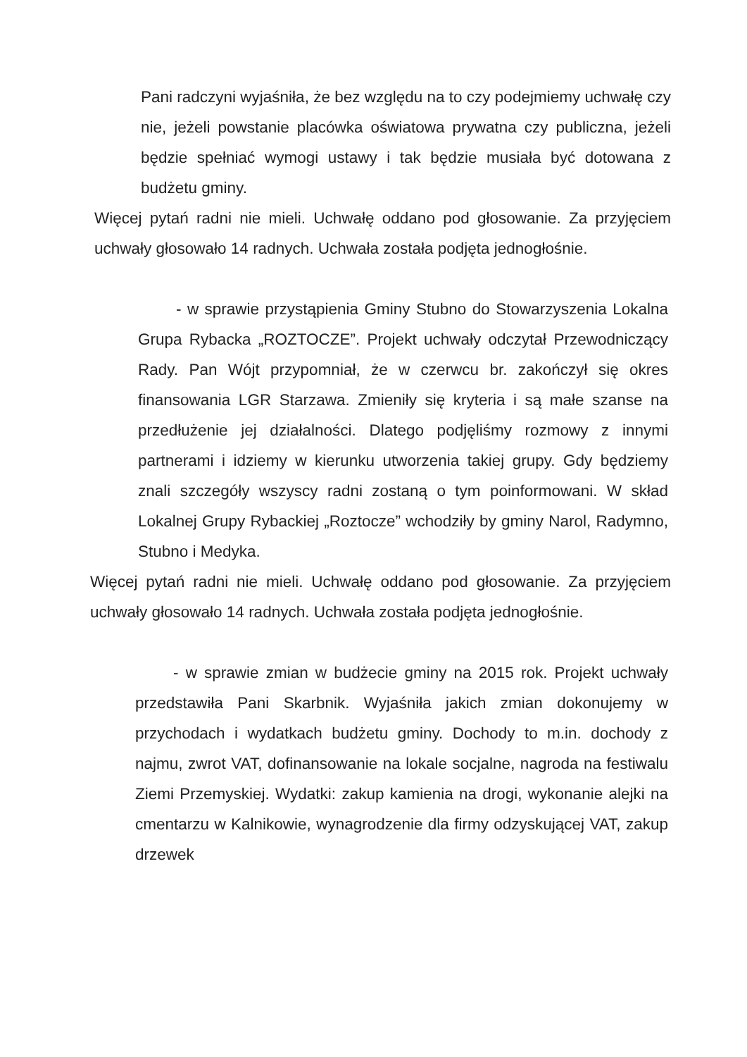Pani radczyni wyjaśniła, że bez względu na to czy podejmiemy uchwałę czy nie, jeżeli powstanie placówka oświatowa prywatna czy publiczna, jeżeli będzie spełniać wymogi ustawy i tak będzie musiała być dotowana z budżetu gminy.
Więcej pytań radni nie mieli. Uchwałę oddano pod głosowanie. Za przyjęciem uchwały głosowało 14 radnych. Uchwała została podjęta jednogłośnie.
- w sprawie przystąpienia Gminy Stubno do Stowarzyszenia Lokalna Grupa Rybacka „ROZTOCZE”. Projekt uchwały odczytał Przewodniczący Rady. Pan Wójt przypomniał, że w czerwcu br. zakończył się okres finansowania LGR Starzawa. Zmieniły się kryteria i są małe szanse na przedłużenie jej działalności. Dlatego podjęliśmy rozmowy z innymi partnerami i idziemy w kierunku utworzenia takiej grupy. Gdy będziemy znali szczegóły wszyscy radni zostaną o tym poinformowani. W skład Lokalnej Grupy Rybackiej „Roztocze” wchodziły by gminy Narol, Radymno, Stubno i Medyka.
Więcej pytań radni nie mieli. Uchwałę oddano pod głosowanie. Za przyjęciem uchwały głosowało 14 radnych. Uchwała została podjęta jednogłośnie.
- w sprawie zmian w budżecie gminy na 2015 rok. Projekt uchwały przedstawiła Pani Skarbnik. Wyjaśniła jakich zmian dokonujemy w przychodach i wydatkach budżetu gminy. Dochody to m.in. dochody z najmu, zwrot VAT, dofinansowanie na lokale socjalne, nagroda na festiwalu Ziemi Przemyskiej. Wydatki: zakup kamienia na drogi, wykonanie alejki na cmentarzu w Kalnikowie, wynagrodzenie dla firmy odzyskującej VAT, zakup drzewek